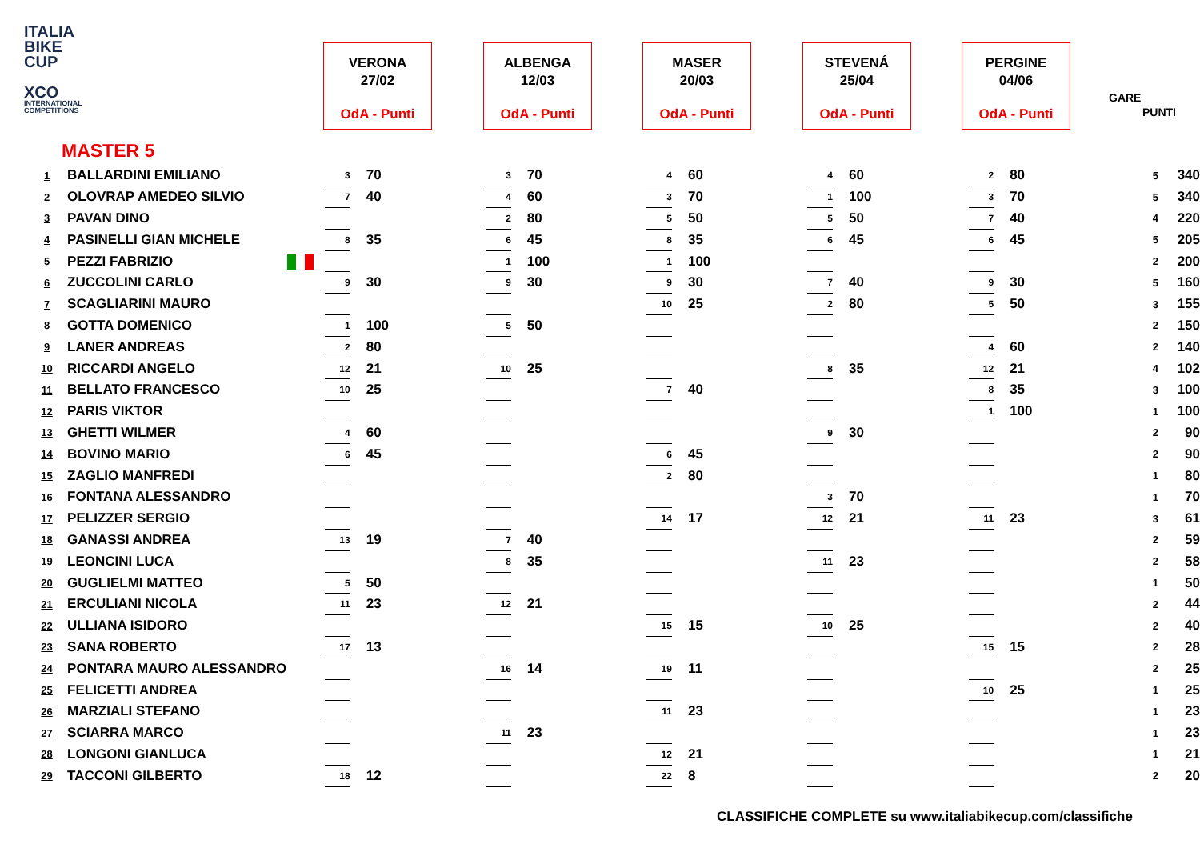ITALIA
BIKE
CUP
XCO
INTERNATIONAL COMPETITIONS
VERONA
27/02
OdA - Punti
ALBENGA
12/03
OdA - Punti
MASER
20/03
OdA - Punti
STEVENÁ
25/04
OdA - Punti
PERGINE
04/06
OdA - Punti
GARE
PUNTI
MASTER 5
| 1 | BALLARDINI EMILIANO | 3 | 70 | 3 | 70 | 4 | 60 | 4 | 60 | 2 | 80 | 5 | 340 |
| 2 | OLOVRAP AMEDEO SILVIO | 7 | 40 | 4 | 60 | 3 | 70 | 1 | 100 | 3 | 70 | 5 | 340 |
| 3 | PAVAN DINO | | | 2 | 80 | 5 | 50 | 5 | 50 | 7 | 40 | 4 | 220 |
| 4 | PASINELLI GIAN MICHELE | 8 | 35 | 6 | 45 | 8 | 35 | 6 | 45 | 6 | 45 | 5 | 205 |
| 5 | PEZZI FABRIZIO | | | 1 | 100 | 1 | 100 | | | | | 2 | 200 |
| 6 | ZUCCOLINI CARLO | 9 | 30 | 9 | 30 | 9 | 30 | 7 | 40 | 9 | 30 | 5 | 160 |
| 7 | SCAGLIARINI MAURO | | | | | 10 | 25 | 2 | 80 | 5 | 50 | 3 | 155 |
| 8 | GOTTA DOMENICO | 1 | 100 | 5 | 50 | | | | | | | 2 | 150 |
| 9 | LANER ANDREAS | 2 | 80 | | | | | | | 4 | 60 | 2 | 140 |
| 10 | RICCARDI ANGELO | 12 | 21 | 10 | 25 | | | 8 | 35 | 12 | 21 | 4 | 102 |
| 11 | BELLATO FRANCESCO | 10 | 25 | | | 7 | 40 | | | 8 | 35 | 3 | 100 |
| 12 | PARIS VIKTOR | | | | | | | | | 1 | 100 | 1 | 100 |
| 13 | GHETTI WILMER | 4 | 60 | | | | | 9 | 30 | | | 2 | 90 |
| 14 | BOVINO MARIO | 6 | 45 | | | 6 | 45 | | | | | 2 | 90 |
| 15 | ZAGLIO MANFREDI | | | | | 2 | 80 | | | | | 1 | 80 |
| 16 | FONTANA ALESSANDRO | | | | | | | 3 | 70 | | | 1 | 70 |
| 17 | PELIZZER SERGIO | | | | | 14 | 17 | 12 | 21 | 11 | 23 | 3 | 61 |
| 18 | GANASSI ANDREA | 13 | 19 | 7 | 40 | | | | | | | 2 | 59 |
| 19 | LEONCINI LUCA | | | 8 | 35 | | | 11 | 23 | | | 2 | 58 |
| 20 | GUGLIELMI MATTEO | 5 | 50 | | | | | | | | | 1 | 50 |
| 21 | ERCULIANI NICOLA | 11 | 23 | 12 | 21 | | | | | | | 2 | 44 |
| 22 | ULLIANA ISIDORO | | | | | 15 | 15 | 10 | 25 | | | 2 | 40 |
| 23 | SANA ROBERTO | 17 | 13 | | | | | | | 15 | 15 | 2 | 28 |
| 24 | PONTARA MAURO ALESSANDRO | | | 16 | 14 | 19 | 11 | | | | | 2 | 25 |
| 25 | FELICETTI ANDREA | | | | | | | | | 10 | 25 | 1 | 25 |
| 26 | MARZIALI STEFANO | | | | | 11 | 23 | | | | | 1 | 23 |
| 27 | SCIARRA MARCO | | | 11 | 23 | | | | | | | 1 | 23 |
| 28 | LONGONI GIANLUCA | | | | | 12 | 21 | | | | | 1 | 21 |
| 29 | TACCONI GILBERTO | 18 | 12 | | | 22 | 8 | | | | | 2 | 20 |
CLASSIFICHE COMPLETE su www.italiabikecup.com/classifiche